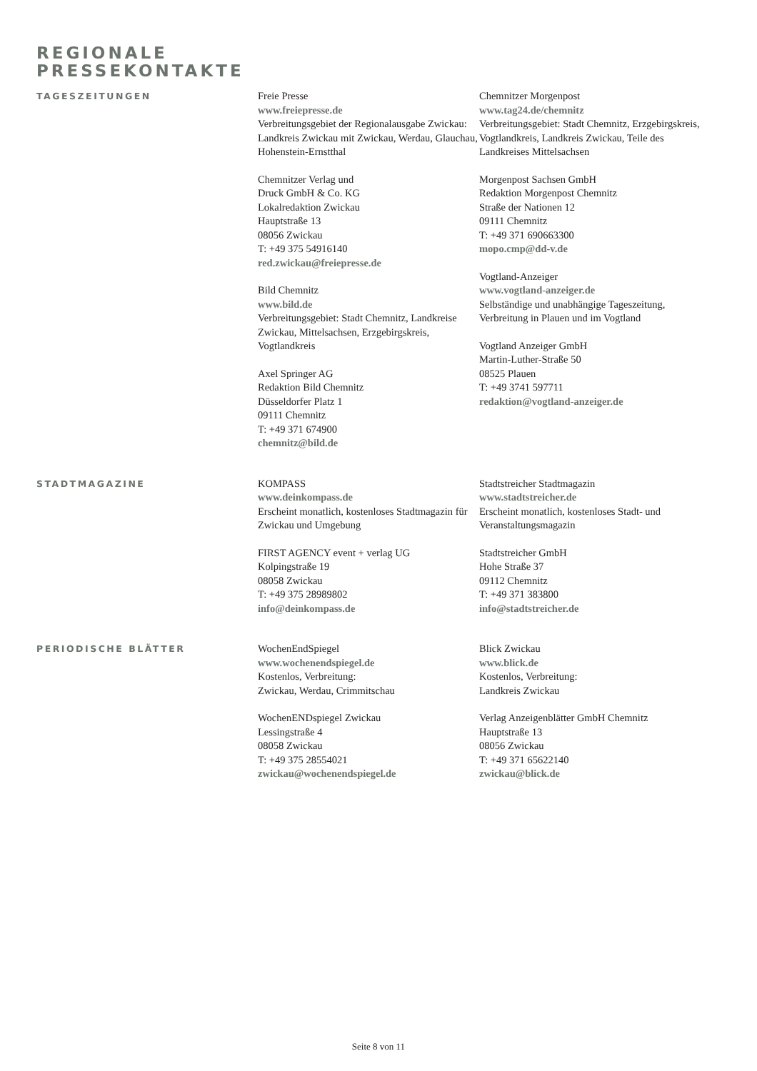REGIONALE
PRESSEKONTAKTE
TAGESZEITUNGEN
Freie Presse
www.freiepresse.de
Verbreitungsgebiet der Regionalausgabe Zwickau: Landkreis Zwickau mit Zwickau, Werdau, Glauchau, Hohenstein-Ernstthal
Chemnitzer Verlag und
Druck GmbH & Co. KG
Lokalredaktion Zwickau
Hauptstraße 13
08056 Zwickau
T: +49 375 54916140
red.zwickau@freiepresse.de
Bild Chemnitz
www.bild.de
Verbreitungsgebiet: Stadt Chemnitz, Landkreise Zwickau, Mittelsachsen, Erzgebirgskreis, Vogtlandkreis
Axel Springer AG
Redaktion Bild Chemnitz
Düsseldorfer Platz 1
09111 Chemnitz
T: +49 371 674900
chemnitz@bild.de
Chemnitzer Morgenpost
www.tag24.de/chemnitz
Verbreitungsgebiet: Stadt Chemnitz, Erzgebirgskreis, Vogtlandkreis, Landkreis Zwickau, Teile des Landkreises Mittelsachsen
Morgenpost Sachsen GmbH
Redaktion Morgenpost Chemnitz
Straße der Nationen 12
09111 Chemnitz
T: +49 371 690663300
mopo.cmp@dd-v.de
Vogtland-Anzeiger
www.vogtland-anzeiger.de
Selbständige und unabhängige Tageszeitung, Verbreitung in Plauen und im Vogtland
Vogtland Anzeiger GmbH
Martin-Luther-Straße 50
08525 Plauen
T: +49 3741 597711
redaktion@vogtland-anzeiger.de
STADTMAGAZINE
KOMPASS
www.deinkompass.de
Erscheint monatlich, kostenloses Stadtmagazin für Zwickau und Umgebung
FIRST AGENCY event + verlag UG
Kolpingstraße 19
08058 Zwickau
T: +49 375 28989802
info@deinkompass.de
Stadtstreicher Stadtmagazin
www.stadtstreicher.de
Erscheint monatlich, kostenloses Stadt- und Veranstaltungsmagazin
Stadtstreicher GmbH
Hohe Straße 37
09112 Chemnitz
T: +49 371 383800
info@stadtstreicher.de
PERIODISCHE BLÄTTER
WochenEndSpiegel
www.wochenendspiegel.de
Kostenlos, Verbreitung:
Zwickau, Werdau, Crimmitschau
WochenENDspiegel Zwickau
Lessingstraße 4
08058 Zwickau
T: +49 375 28554021
zwickau@wochenendspiegel.de
Blick Zwickau
www.blick.de
Kostenlos, Verbreitung:
Landkreis Zwickau
Verlag Anzeigenblätter GmbH Chemnitz
Hauptstraße 13
08056 Zwickau
T: +49 371 65622140
zwickau@blick.de
Seite 8 von 11